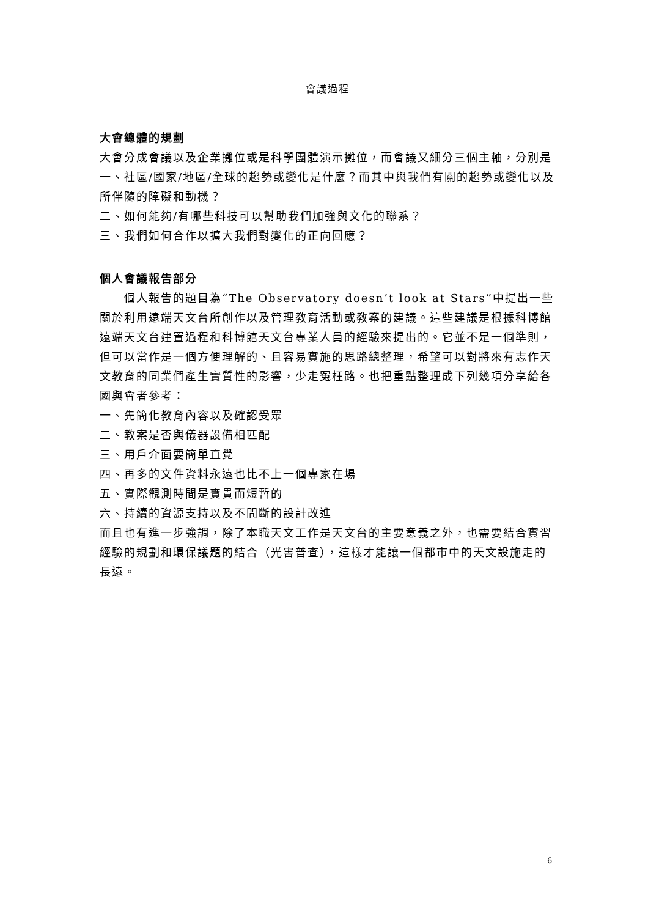會議過程
大會總體的規劃
大會分成會議以及企業攤位或是科學團體演示攤位，而會議又細分三個主軸，分別是
一、社區/國家/地區/全球的趨勢或變化是什麼？而其中與我們有關的趨勢或變化以及所伴隨的障礙和動機？
二、如何能夠/有哪些科技可以幫助我們加強與文化的聯系？
三、我們如何合作以擴大我們對變化的正向回應？
個人會議報告部分
個人報告的題目為“The Observatory doesn’t look at Stars”中提出一些關於利用遠端天文台所創作以及管理教育活動或教案的建議。這些建議是根據科博館遠端天文台建置過程和科博館天文台專業人員的經驗來提出的。它並不是一個準則，但可以當作是一個方便理解的、且容易實施的思路總整理，希望可以對將來有志作天文教育的同業們產生實質性的影響，少走冤枉路。也把重點整理成下列幾項分享給各國與會者參考：
一、先簡化教育內容以及確認受眾
二、教案是否與儀器設備相匹配
三、用戶介面要簡單直覺
四、再多的文件資料永遠也比不上一個專家在場
五、實際觀測時間是寶貴而短暫的
六、持續的資源支持以及不間斷的設計改進
而且也有進一步強調，除了本職天文工作是天文台的主要意義之外，也需要結合實習經驗的規劃和環保議題的結合（光害普查），這樣才能讓一個都市中的天文設施走的長遠。
6